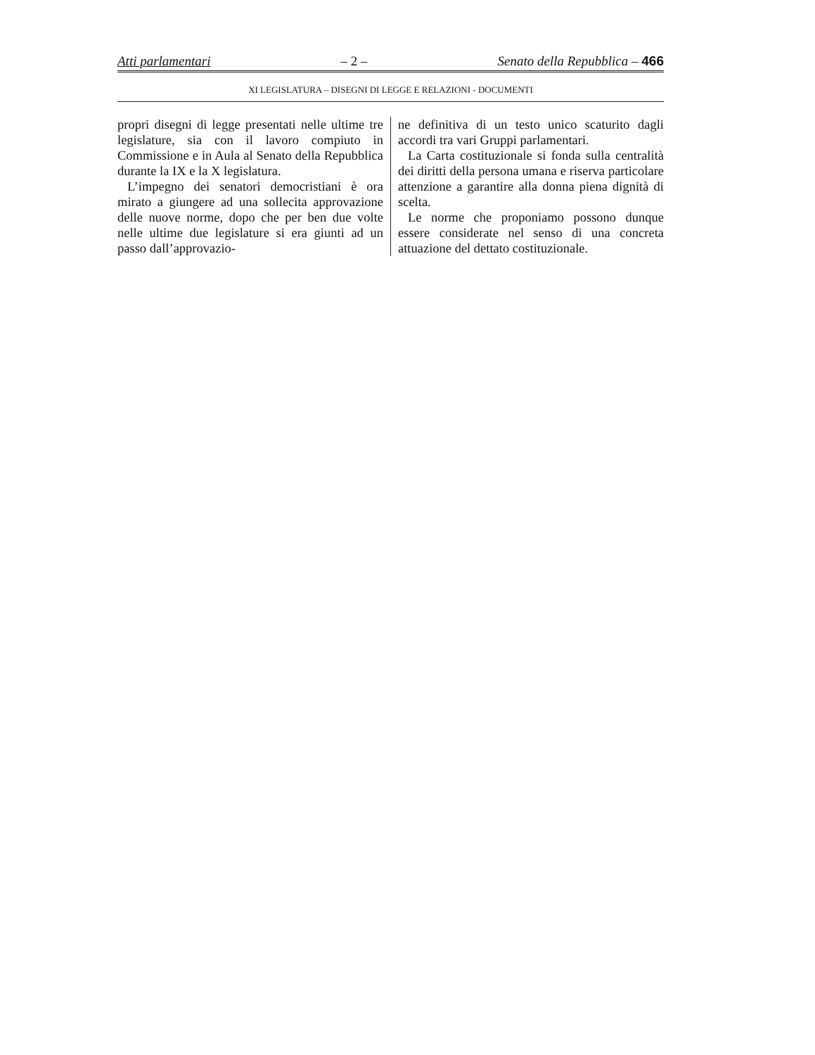Atti parlamentari – 2 – Senato della Repubblica – 466
XI LEGISLATURA – DISEGNI DI LEGGE E RELAZIONI - DOCUMENTI
propri disegni di legge presentati nelle ultime tre legislature, sia con il lavoro compiuto in Commissione e in Aula al Senato della Repubblica durante la IX e la X legislatura.
L’impegno dei senatori democristiani è ora mirato a giungere ad una sollecita approvazione delle nuove norme, dopo che per ben due volte nelle ultime due legislature si era giunti ad un passo dall’approvazio-
ne definitiva di un testo unico scaturito dagli accordi tra vari Gruppi parlamentari.
La Carta costituzionale si fonda sulla centralità dei diritti della persona umana e riserva particolare attenzione a garantire alla donna piena dignità di scelta.
Le norme che proponiamo possono dunque essere considerate nel senso di una concreta attuazione del dettato costituzionale.